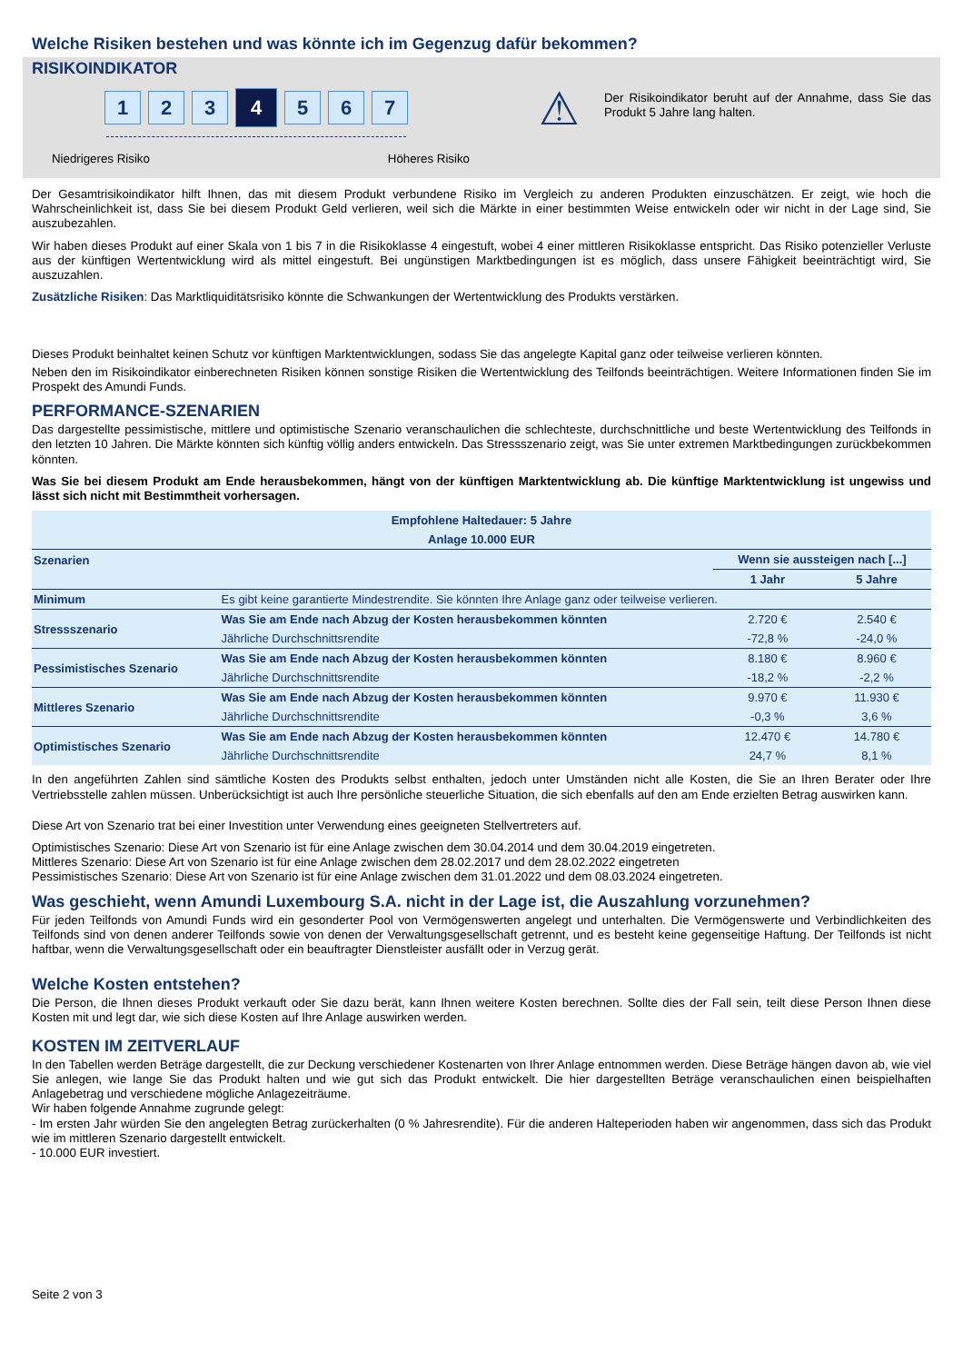Welche Risiken bestehen und was könnte ich im Gegenzug dafür bekommen?
RISIKOINDIKATOR
1 2 3
4
5 6 7
Niedrigeres Risiko Höheres Risiko
⚠
Der Risikoindikator beruht auf der Annahme, dass Sie das Produkt 5 Jahre lang halten.
Der Gesamtrisikoindikator hilft Ihnen, das mit diesem Produkt verbundene Risiko im Vergleich zu anderen Produkten einzuschätzen. Er zeigt, wie hoch die Wahrscheinlichkeit ist, dass Sie bei diesem Produkt Geld verlieren, weil sich die Märkte in einer bestimmten Weise entwickeln oder wir nicht in der Lage sind, Sie auszubezahlen.
Wir haben dieses Produkt auf einer Skala von 1 bis 7 in die Risikoklasse 4 eingestuft, wobei 4 einer mittleren Risikoklasse entspricht. Das Risiko potenzieller Verluste aus der künftigen Wertentwicklung wird als mittel eingestuft. Bei ungünstigen Marktbedingungen ist es möglich, dass unsere Fähigkeit beeinträchtigt wird, Sie auszuzahlen.
Zusätzliche Risiken: Das Marktliquiditätsrisiko könnte die Schwankungen der Wertentwicklung des Produkts verstärken.
Dieses Produkt beinhaltet keinen Schutz vor künftigen Marktentwicklungen, sodass Sie das angelegte Kapital ganz oder teilweise verlieren könnten.
Neben den im Risikoindikator einberechneten Risiken können sonstige Risiken die Wertentwicklung des Teilfonds beeinträchtigen. Weitere Informationen finden Sie im Prospekt des Amundi Funds.
PERFORMANCE-SZENARIEN
Das dargestellte pessimistische, mittlere und optimistische Szenario veranschaulichen die schlechteste, durchschnittliche und beste Wertentwicklung des Teilfonds in den letzten 10 Jahren. Die Märkte könnten sich künftig völlig anders entwickeln. Das Stressszenario zeigt, was Sie unter extremen Marktbedingungen zurückbekommen könnten.
Was Sie bei diesem Produkt am Ende herausbekommen, hängt von der künftigen Marktentwicklung ab. Die künftige Marktentwicklung ist ungewiss und lässt sich nicht mit Bestimmtheit vorhersagen.
| Empfohlene Haltedauer: 5 Jahre | | | |
| --- | --- | --- | --- |
| Anlage 10.000 EUR | | | |
| Szenarien | | Wenn sie aussteigen nach [...] | |
| | | 1 Jahr | 5 Jahre |
| Minimum | Es gibt keine garantierte Mindestrendite. Sie könnten Ihre Anlage ganz oder teilweise verlieren. | | |
| Stressszenario | Was Sie am Ende nach Abzug der Kosten herausbekommen könnten | 2.720 € | 2.540 € |
| | Jährliche Durchschnittsrendite | -72,8 % | -24,0 % |
| Pessimistisches Szenario | Was Sie am Ende nach Abzug der Kosten herausbekommen könnten | 8.180 € | 8.960 € |
| | Jährliche Durchschnittsrendite | -18,2 % | -2,2 % |
| Mittleres Szenario | Was Sie am Ende nach Abzug der Kosten herausbekommen könnten | 9.970 € | 11.930 € |
| | Jährliche Durchschnittsrendite | -0,3 % | 3,6 % |
| Optimistisches Szenario | Was Sie am Ende nach Abzug der Kosten herausbekommen könnten | 12.470 € | 14.780 € |
| | Jährliche Durchschnittsrendite | 24,7 % | 8,1 % |
In den angeführten Zahlen sind sämtliche Kosten des Produkts selbst enthalten, jedoch unter Umständen nicht alle Kosten, die Sie an Ihren Berater oder Ihre Vertriebsstelle zahlen müssen. Unberücksichtigt ist auch Ihre persönliche steuerliche Situation, die sich ebenfalls auf den am Ende erzielten Betrag auswirken kann.
Diese Art von Szenario trat bei einer Investition unter Verwendung eines geeigneten Stellvertreters auf.
Optimistisches Szenario: Diese Art von Szenario ist für eine Anlage zwischen dem 30.04.2014 und dem 30.04.2019 eingetreten.
Mittleres Szenario: Diese Art von Szenario ist für eine Anlage zwischen dem 28.02.2017 und dem 28.02.2022 eingetreten
Pessimistisches Szenario: Diese Art von Szenario ist für eine Anlage zwischen dem 31.01.2022 und dem 08.03.2024 eingetreten.
Was geschieht, wenn Amundi Luxembourg S.A. nicht in der Lage ist, die Auszahlung vorzunehmen?
Für jeden Teilfonds von Amundi Funds wird ein gesonderter Pool von Vermögenswerten angelegt und unterhalten. Die Vermögenswerte und Verbindlichkeiten des Teilfonds sind von denen anderer Teilfonds sowie von denen der Verwaltungsgesellschaft getrennt, und es besteht keine gegenseitige Haftung. Der Teilfonds ist nicht haftbar, wenn die Verwaltungsgesellschaft oder ein beauftragter Dienstleister ausfällt oder in Verzug gerät.
Welche Kosten entstehen?
Die Person, die Ihnen dieses Produkt verkauft oder Sie dazu berät, kann Ihnen weitere Kosten berechnen. Sollte dies der Fall sein, teilt diese Person Ihnen diese Kosten mit und legt dar, wie sich diese Kosten auf Ihre Anlage auswirken werden.
KOSTEN IM ZEITVERLAUF
In den Tabellen werden Beträge dargestellt, die zur Deckung verschiedener Kostenarten von Ihrer Anlage entnommen werden. Diese Beträge hängen davon ab, wie viel Sie anlegen, wie lange Sie das Produkt halten und wie gut sich das Produkt entwickelt. Die hier dargestellten Beträge veranschaulichen einen beispielhaften Anlagebetrag und verschiedene mögliche Anlagezeiträume.
Wir haben folgende Annahme zugrunde gelegt:
- Im ersten Jahr würden Sie den angelegten Betrag zurückerhalten (0 % Jahresrendite). Für die anderen Halteperioden haben wir angenommen, dass sich das Produkt wie im mittleren Szenario dargestellt entwickelt.
- 10.000 EUR investiert.
Seite 2 von 3